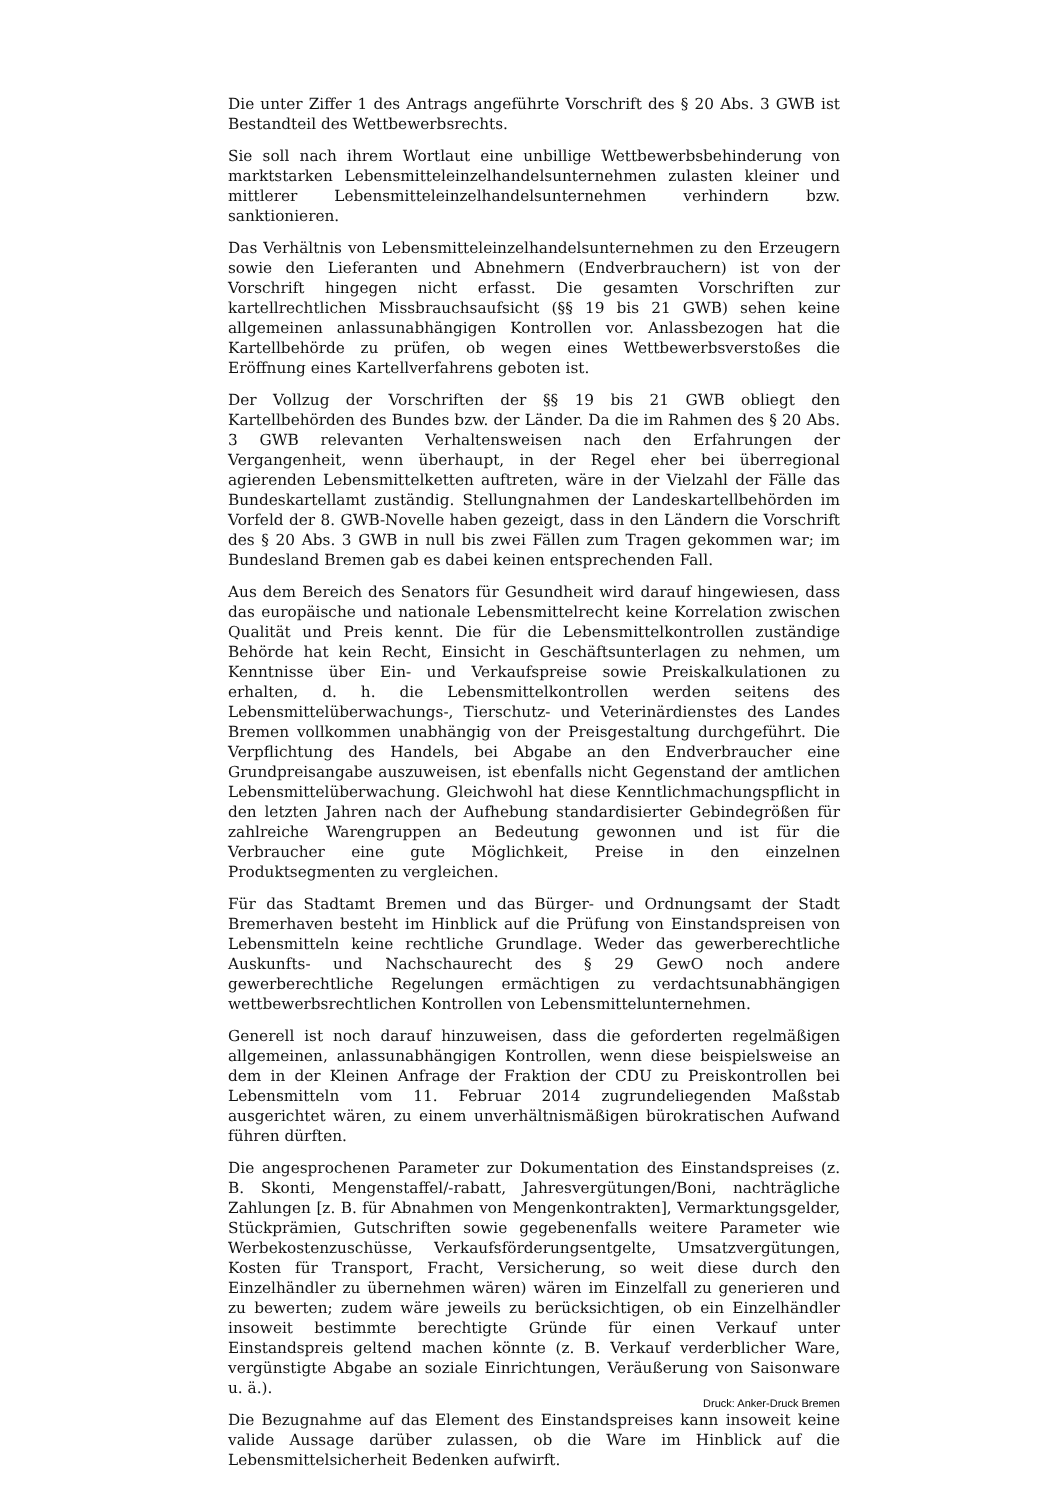Die unter Ziffer 1 des Antrags angeführte Vorschrift des § 20 Abs. 3 GWB ist Bestandteil des Wettbewerbsrechts.
Sie soll nach ihrem Wortlaut eine unbillige Wettbewerbsbehinderung von marktstarken Lebensmitteleinzelhandelsunternehmen zulasten kleiner und mittlerer Lebensmitteleinzelhandelsunternehmen verhindern bzw. sanktionieren.
Das Verhältnis von Lebensmitteleinzelhandelsunternehmen zu den Erzeugern sowie den Lieferanten und Abnehmern (Endverbrauchern) ist von der Vorschrift hingegen nicht erfasst. Die gesamten Vorschriften zur kartellrechtlichen Missbrauchsaufsicht (§§ 19 bis 21 GWB) sehen keine allgemeinen anlassunabhängigen Kontrollen vor. Anlassbezogen hat die Kartellbehörde zu prüfen, ob wegen eines Wettbewerbsverstoßes die Eröffnung eines Kartellverfahrens geboten ist.
Der Vollzug der Vorschriften der §§ 19 bis 21 GWB obliegt den Kartellbehörden des Bundes bzw. der Länder. Da die im Rahmen des § 20 Abs. 3 GWB relevanten Verhaltensweisen nach den Erfahrungen der Vergangenheit, wenn überhaupt, in der Regel eher bei überregional agierenden Lebensmittelketten auftreten, wäre in der Vielzahl der Fälle das Bundeskartellamt zuständig. Stellungnahmen der Landeskartellbehörden im Vorfeld der 8. GWB-Novelle haben gezeigt, dass in den Ländern die Vorschrift des § 20 Abs. 3 GWB in null bis zwei Fällen zum Tragen gekommen war; im Bundesland Bremen gab es dabei keinen entsprechenden Fall.
Aus dem Bereich des Senators für Gesundheit wird darauf hingewiesen, dass das europäische und nationale Lebensmittelrecht keine Korrelation zwischen Qualität und Preis kennt. Die für die Lebensmittelkontrollen zuständige Behörde hat kein Recht, Einsicht in Geschäftsunterlagen zu nehmen, um Kenntnisse über Ein- und Verkaufspreise sowie Preiskalkulationen zu erhalten, d. h. die Lebensmittelkontrollen werden seitens des Lebensmittelüberwachungs-, Tierschutz- und Veterinärdienstes des Landes Bremen vollkommen unabhängig von der Preisgestaltung durchgeführt. Die Verpflichtung des Handels, bei Abgabe an den Endverbraucher eine Grundpreisangabe auszuweisen, ist ebenfalls nicht Gegenstand der amtlichen Lebensmittelüberwachung. Gleichwohl hat diese Kenntlichmachungspflicht in den letzten Jahren nach der Aufhebung standardisierter Gebindegrößen für zahlreiche Warengruppen an Bedeutung gewonnen und ist für die Verbraucher eine gute Möglichkeit, Preise in den einzelnen Produktsegmenten zu vergleichen.
Für das Stadtamt Bremen und das Bürger- und Ordnungsamt der Stadt Bremerhaven besteht im Hinblick auf die Prüfung von Einstandspreisen von Lebensmitteln keine rechtliche Grundlage. Weder das gewerberechtliche Auskunfts- und Nachschaurecht des § 29 GewO noch andere gewerberechtliche Regelungen ermächtigen zu verdachtsunabhängigen wettbewerbsrechtlichen Kontrollen von Lebensmittelunternehmen.
Generell ist noch darauf hinzuweisen, dass die geforderten regelmäßigen allgemeinen, anlassunabhängigen Kontrollen, wenn diese beispielsweise an dem in der Kleinen Anfrage der Fraktion der CDU zu Preiskontrollen bei Lebensmitteln vom 11. Februar 2014 zugrundeliegenden Maßstab ausgerichtet wären, zu einem unverhältnismäßigen bürokratischen Aufwand führen dürften.
Die angesprochenen Parameter zur Dokumentation des Einstandspreises (z. B. Skonti, Mengenstaffel/-rabatt, Jahresvergütungen/Boni, nachträgliche Zahlungen [z. B. für Abnahmen von Mengenkontrakten], Vermarktungsgelder, Stückprämien, Gutschriften sowie gegebenenfalls weitere Parameter wie Werbekostenzuschüsse, Verkaufsförderungsentgelte, Umsatzvergütungen, Kosten für Transport, Fracht, Versicherung, so weit diese durch den Einzelhändler zu übernehmen wären) wären im Einzelfall zu generieren und zu bewerten; zudem wäre jeweils zu berücksichtigen, ob ein Einzelhändler insoweit bestimmte berechtigte Gründe für einen Verkauf unter Einstandspreis geltend machen könnte (z. B. Verkauf verderblicher Ware, vergünstigte Abgabe an soziale Einrichtungen, Veräußerung von Saisonware u. ä.).
Die Bezugnahme auf das Element des Einstandspreises kann insoweit keine valide Aussage darüber zulassen, ob die Ware im Hinblick auf die Lebensmittelsicherheit Bedenken aufwirft.
Druck: Anker-Druck Bremen